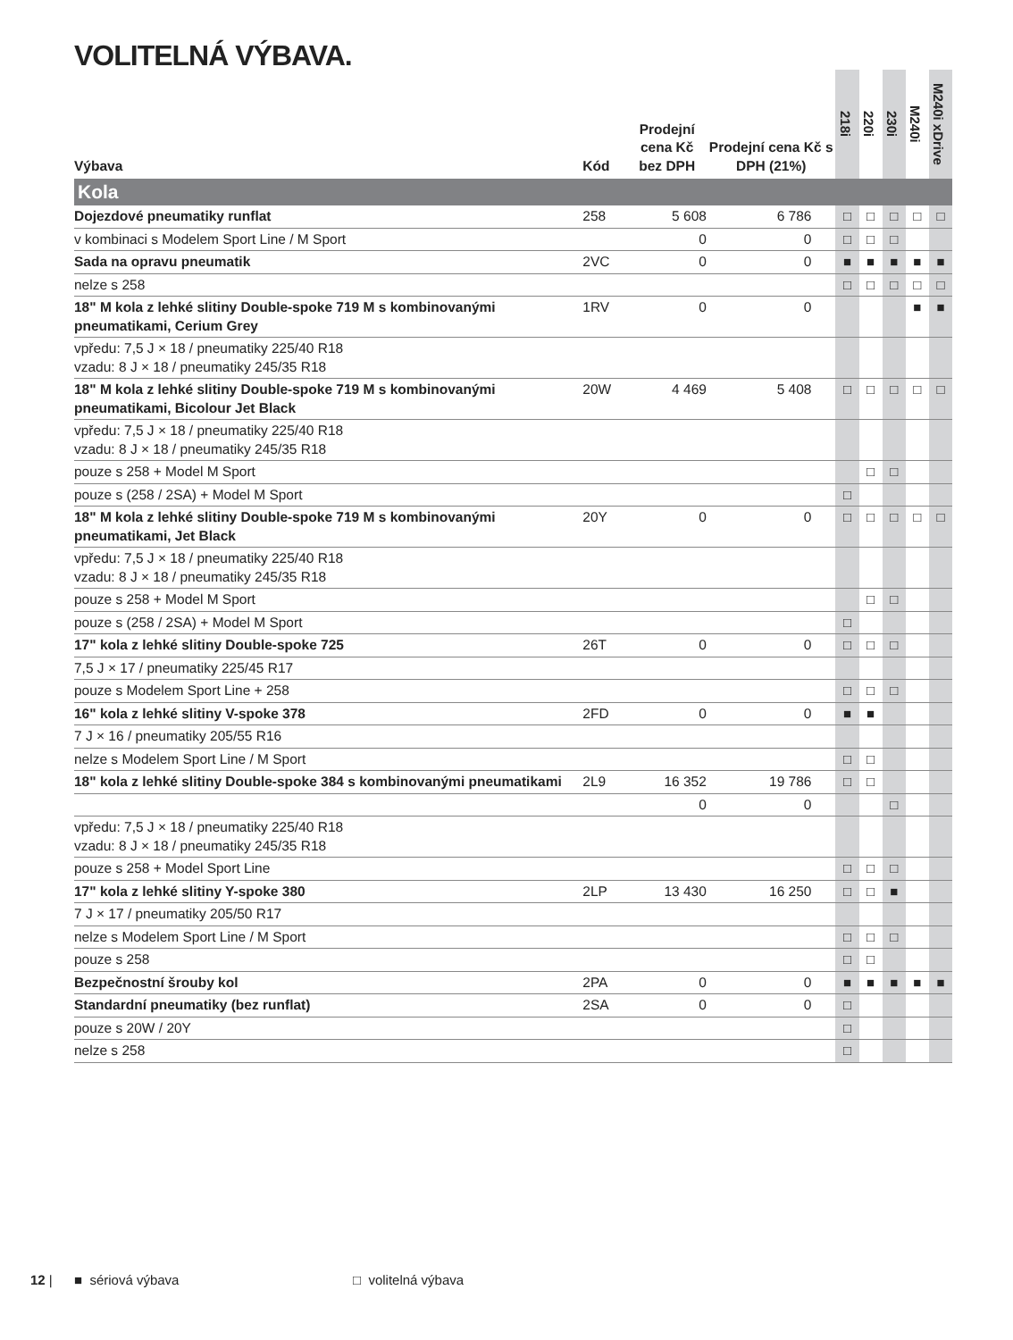VOLITELNÁ VÝBAVA.
| Výbava | Kód | Prodejní cena Kč bez DPH | Prodejní cena Kč s DPH (21%) | 218i | 220i | 230i | M240i | M240i xDrive |
| --- | --- | --- | --- | --- | --- | --- | --- | --- |
| Kola | | | | | | | | |
| Dojezdové pneumatiky runflat | 258 | 5 608 | 6 786 | □ | □ | □ | □ | □ |
| v kombinaci s Modelem Sport Line / M Sport | | 0 | 0 | □ | □ | □ | | |
| Sada na opravu pneumatik | 2VC | 0 | 0 | ■ | ■ | ■ | ■ | ■ |
| nelze s 258 | | | | □ | □ | □ | □ | □ |
| 18" M kola z lehké slitiny Double-spoke 719 M s kombinovanými pneumatikami, Cerium Grey | 1RV | 0 | 0 | | | | ■ | ■ |
| vpředu: 7,5 J × 18 / pneumatiky 225/40 R18 vzadu: 8 J × 18 / pneumatiky 245/35 R18 | | | | | | | | |
| 18" M kola z lehké slitiny Double-spoke 719 M s kombinovanými pneumatikami, Bicolour Jet Black | 20W | 4 469 | 5 408 | □ | □ | □ | □ | □ |
| vpředu: 7,5 J × 18 / pneumatiky 225/40 R18 vzadu: 8 J × 18 / pneumatiky 245/35 R18 | | | | | | | | |
| pouze s 258 + Model M Sport | | | | | □ | □ | | |
| pouze s (258 / 2SA) + Model M Sport | | | | □ | | | | |
| 18" M kola z lehké slitiny Double-spoke 719 M s kombinovanými pneumatikami, Jet Black | 20Y | 0 | 0 | □ | □ | □ | □ | □ |
| vpředu: 7,5 J × 18 / pneumatiky 225/40 R18 vzadu: 8 J × 18 / pneumatiky 245/35 R18 | | | | | | | | |
| pouze s 258 + Model M Sport | | | | | □ | □ | | |
| pouze s (258 / 2SA) + Model M Sport | | | | □ | | | | |
| 17" kola z lehké slitiny Double-spoke 725 | 26T | 0 | 0 | □ | □ | □ | | |
| 7,5 J × 17 / pneumatiky 225/45 R17 | | | | | | | | |
| pouze s Modelem Sport Line + 258 | | | | □ | □ | □ | | |
| 16" kola z lehké slitiny V-spoke 378 | 2FD | 0 | 0 | ■ | ■ | | | |
| 7 J × 16 / pneumatiky 205/55 R16 | | | | | | | | |
| nelze s Modelem Sport Line / M Sport | | | | □ | □ | | | |
| 18" kola z lehké slitiny Double-spoke 384 s kombinovanými pneumatikami | 2L9 | 16 352 | 19 786 | □ | □ | | | |
| | | 0 | 0 | | | □ | | |
| vpředu: 7,5 J × 18 / pneumatiky 225/40 R18 vzadu: 8 J × 18 / pneumatiky 245/35 R18 | | | | | | | | |
| pouze s 258 + Model Sport Line | | | | □ | □ | □ | | |
| 17" kola z lehké slitiny Y-spoke 380 | 2LP | 13 430 | 16 250 | □ | □ | ■ | | |
| 7 J × 17 / pneumatiky 205/50 R17 | | | | | | | | |
| nelze s Modelem Sport Line / M Sport | | | | □ | □ | □ | | |
| pouze s 258 | | | | □ | □ | | | |
| Bezpečnostní šrouby kol | 2PA | 0 | 0 | ■ | ■ | ■ | ■ | ■ |
| Standardní pneumatiky (bez runflat) | 2SA | 0 | 0 | □ | | | | |
| pouze s 20W / 20Y | | | | □ | | | | |
| nelze s 258 | | | | □ | | | | |
12 | ■ sériová výbava □ volitelná výbava